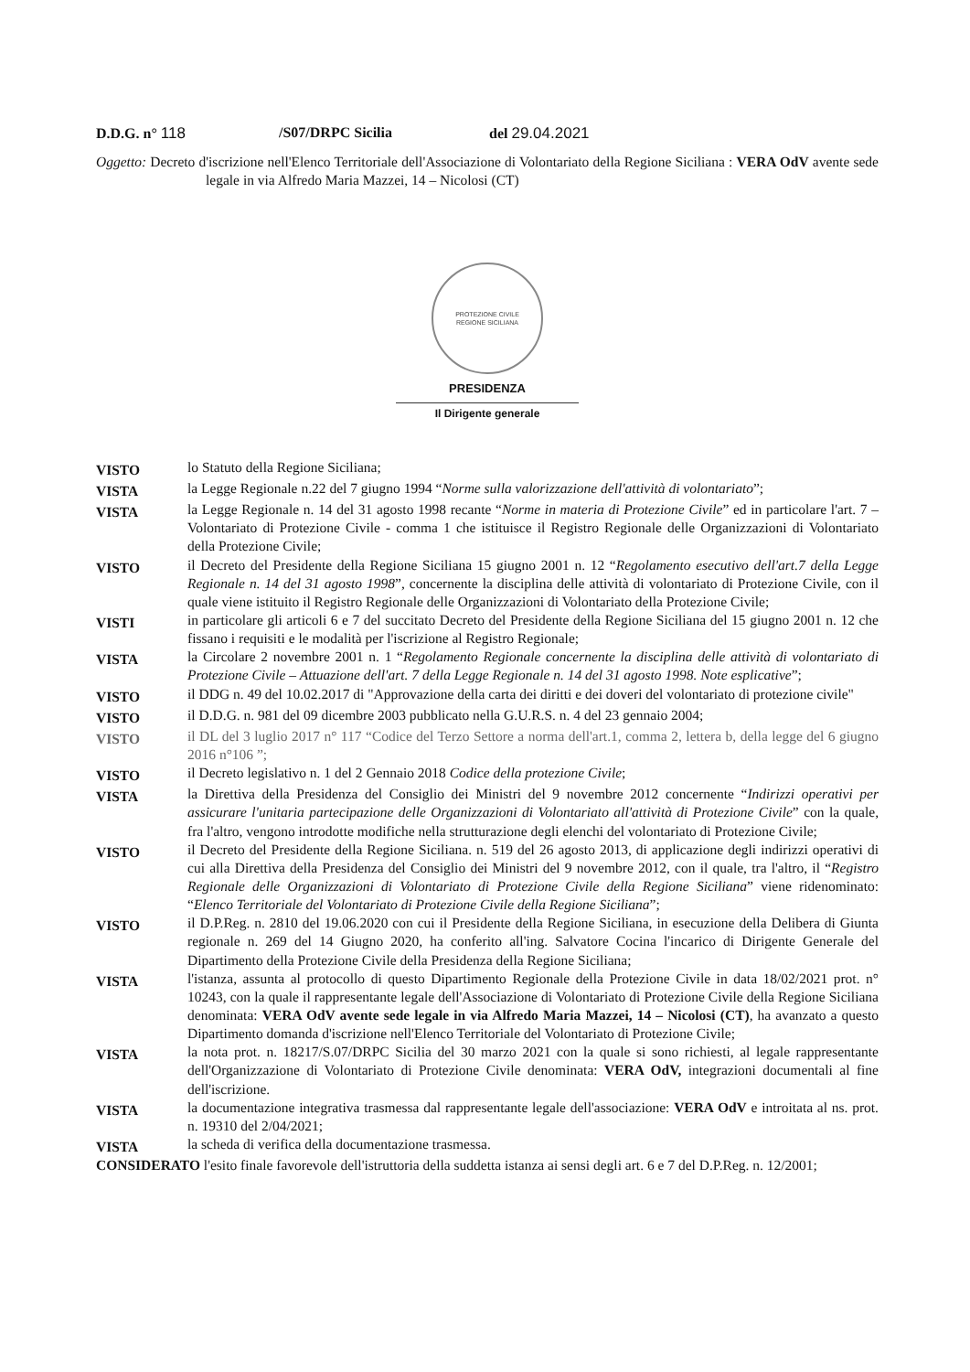D.D.G. n° 118 /S07/DRPC Sicilia del 29.04.2021
Oggetto: Decreto d'iscrizione nell'Elenco Territoriale dell'Associazione di Volontariato della Regione Siciliana : VERA OdV avente sede legale in via Alfredo Maria Mazzei, 14 – Nicolosi (CT)
PROTEZIONE CIVILE
REGIONE SICILIANA
PRESIDENZA
Il Dirigente generale
VISTO
lo Statuto della Regione Siciliana;
VISTA
la Legge Regionale n.22 del 7 giugno 1994 “Norme sulla valorizzazione dell'attività di volontariato”;
VISTA
la Legge Regionale n. 14 del 31 agosto 1998 recante “Norme in materia di Protezione Civile” ed in particolare l'art. 7 – Volontariato di Protezione Civile - comma 1 che istituisce il Registro Regionale delle Organizzazioni di Volontariato della Protezione Civile;
VISTO
il Decreto del Presidente della Regione Siciliana 15 giugno 2001 n. 12 “Regolamento esecutivo dell'art.7 della Legge Regionale n. 14 del 31 agosto 1998”, concernente la disciplina delle attività di volontariato di Protezione Civile, con il quale viene istituito il Registro Regionale delle Organizzazioni di Volontariato della Protezione Civile;
VISTI
in particolare gli articoli 6 e 7 del succitato Decreto del Presidente della Regione Siciliana del 15 giugno 2001 n. 12 che fissano i requisiti e le modalità per l'iscrizione al Registro Regionale;
VISTA
la Circolare 2 novembre 2001 n. 1 “Regolamento Regionale concernente la disciplina delle attività di volontariato di Protezione Civile – Attuazione dell'art. 7 della Legge Regionale n. 14 del 31 agosto 1998. Note esplicative”;
VISTO
il DDG n. 49 del 10.02.2017 di "Approvazione della carta dei diritti e dei doveri del volontariato di protezione civile"
VISTO
il D.D.G. n. 981 del 09 dicembre 2003 pubblicato nella G.U.R.S. n. 4 del 23 gennaio 2004;
VISTO
il DL del 3 luglio 2017 n° 117 “Codice del Terzo Settore a norma dell'art.1, comma 2, lettera b, della legge del 6 giugno 2016 n°106 ”;
VISTO
il Decreto legislativo n. 1 del 2 Gennaio 2018 Codice della protezione Civile;
VISTA
la Direttiva della Presidenza del Consiglio dei Ministri del 9 novembre 2012 concernente “Indirizzi operativi per assicurare l'unitaria partecipazione delle Organizzazioni di Volontariato all'attività di Protezione Civile” con la quale, fra l'altro, vengono introdotte modifiche nella strutturazione degli elenchi del volontariato di Protezione Civile;
VISTO
il Decreto del Presidente della Regione Siciliana. n. 519 del 26 agosto 2013, di applicazione degli indirizzi operativi di cui alla Direttiva della Presidenza del Consiglio dei Ministri del 9 novembre 2012, con il quale, tra l'altro, il “Registro Regionale delle Organizzazioni di Volontariato di Protezione Civile della Regione Siciliana” viene ridenominato: “Elenco Territoriale del Volontariato di Protezione Civile della Regione Siciliana”;
VISTO
il D.P.Reg. n. 2810 del 19.06.2020 con cui il Presidente della Regione Siciliana, in esecuzione della Delibera di Giunta regionale n. 269 del 14 Giugno 2020, ha conferito all'ing. Salvatore Cocina l'incarico di Dirigente Generale del Dipartimento della Protezione Civile della Presidenza della Regione Siciliana;
VISTA
l'istanza, assunta al protocollo di questo Dipartimento Regionale della Protezione Civile in data 18/02/2021 prot. n° 10243, con la quale il rappresentante legale dell'Associazione di Volontariato di Protezione Civile della Regione Siciliana denominata: VERA OdV avente sede legale in via Alfredo Maria Mazzei, 14 – Nicolosi (CT), ha avanzato a questo Dipartimento domanda d'iscrizione nell'Elenco Territoriale del Volontariato di Protezione Civile;
VISTA
la nota prot. n. 18217/S.07/DRPC Sicilia del 30 marzo 2021 con la quale si sono richiesti, al legale rappresentante dell'Organizzazione di Volontariato di Protezione Civile denominata: VERA OdV, integrazioni documentali al fine dell'iscrizione.
VISTA
la documentazione integrativa trasmessa dal rappresentante legale dell'associazione: VERA OdV e introitata al ns. prot. n. 19310 del 2/04/2021;
VISTA
la scheda di verifica della documentazione trasmessa.
CONSIDERATO l'esito finale favorevole dell'istruttoria della suddetta istanza ai sensi degli art. 6 e 7 del D.P.Reg. n. 12/2001;